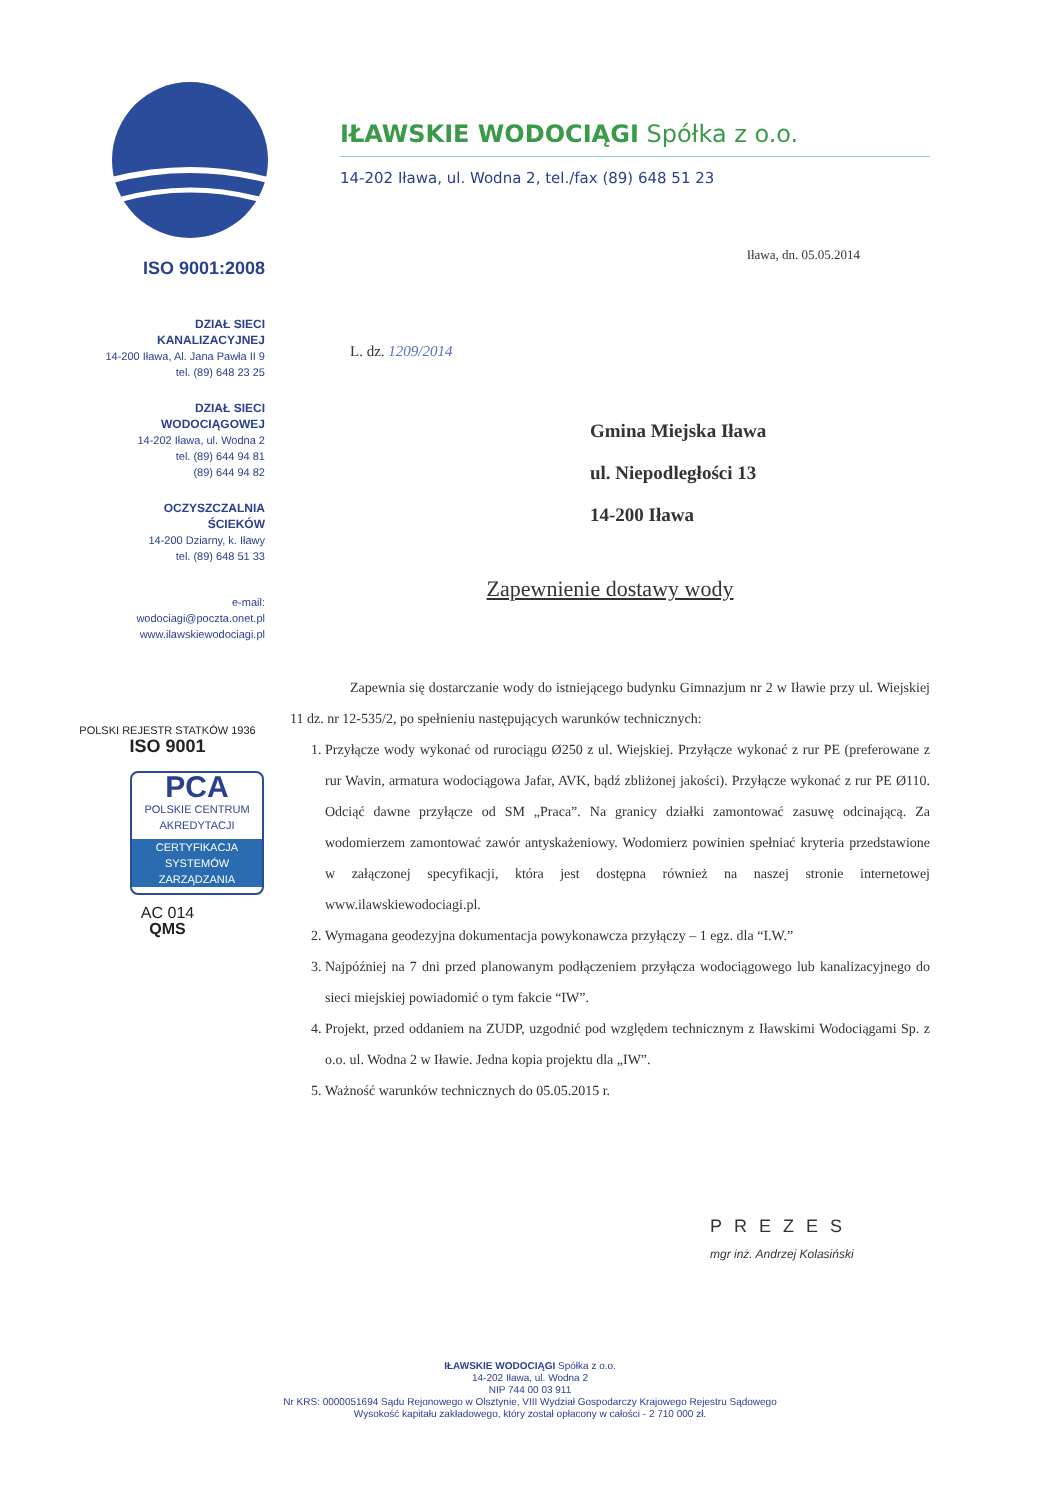ISO 9001:2008
DZIAŁ SIECI
KANALIZACYJNEJ
14-200 Iława, Al. Jana Pawła II 9
tel. (89) 648 23 25
DZIAŁ SIECI
WODOCIĄGOWEJ
14-202 Iława, ul. Wodna 2
tel. (89) 644 94 81
(89) 644 94 82
OCZYSZCZALNIA
ŚCIEKÓW
14-200 Dziarny, k. Iławy
tel. (89) 648 51 33
e-mail:
wodociagi@poczta.onet.pl
www.ilawskiewodociagi.pl
POLSKI REJESTR STATKÓW 1936
ISO 9001
PCA
POLSKIE CENTRUM AKREDYTACJI
CERTYFIKACJA SYSTEMÓW ZARZĄDZANIA
AC 014
QMS
IŁAWSKIE WODOCIĄGI Spółka z o.o.
14-202 Iława, ul. Wodna 2, tel./fax (89) 648 51 23
Iława, dn. 05.05.2014
L. dz. 1209/2014
Gmina Miejska Iława
ul. Niepodległości 13
14-200 Iława
Zapewnienie dostawy wody
Zapewnia się dostarczanie wody do istniejącego budynku Gimnazjum nr 2 w Iławie przy ul. Wiejskiej 11 dz. nr 12-535/2, po spełnieniu następujących warunków technicznych:
1. Przyłącze wody wykonać od rurociągu Ø250 z ul. Wiejskiej. Przyłącze wykonać z rur PE (preferowane z rur Wavin, armatura wodociągowa Jafar, AVK, bądź zbliżonej jakości). Przyłącze wykonać z rur PE Ø110. Odciąć dawne przyłącze od SM „Praca”. Na granicy działki zamontować zasuwę odcinającą. Za wodomierzem zamontować zawór antyskażeniowy. Wodomierz powinien spełniać kryteria przedstawione w załączonej specyfikacji, która jest dostępna również na naszej stronie internetowej www.ilawskiewodociagi.pl.
2. Wymagana geodezyjna dokumentacja powykonawcza przyłączy – 1 egz. dla “I.W.”
3. Najpóźniej na 7 dni przed planowanym podłączeniem przyłącza wodociągowego lub kanalizacyjnego do sieci miejskiej powiadomić o tym fakcie “IW”.
4. Projekt, przed oddaniem na ZUDP, uzgodnić pod względem technicznym z Iławskimi Wodociągami Sp. z o.o. ul. Wodna 2 w Iławie. Jedna kopia projektu dla „IW”.
5. Ważność warunków technicznych do 05.05.2015 r.
PREZES
mgr inż. Andrzej Kolasiński
IŁAWSKIE WODOCIĄGI Spółka z o.o.
14-202 Iława, ul. Wodna 2
NIP 744 00 03 911
Nr KRS: 0000051694 Sądu Rejonowego w Olsztynie, VIII Wydział Gospodarczy Krajowego Rejestru Sądowego
Wysokość kapitału zakładowego, który został opłacony w całości - 2 710 000 zł.